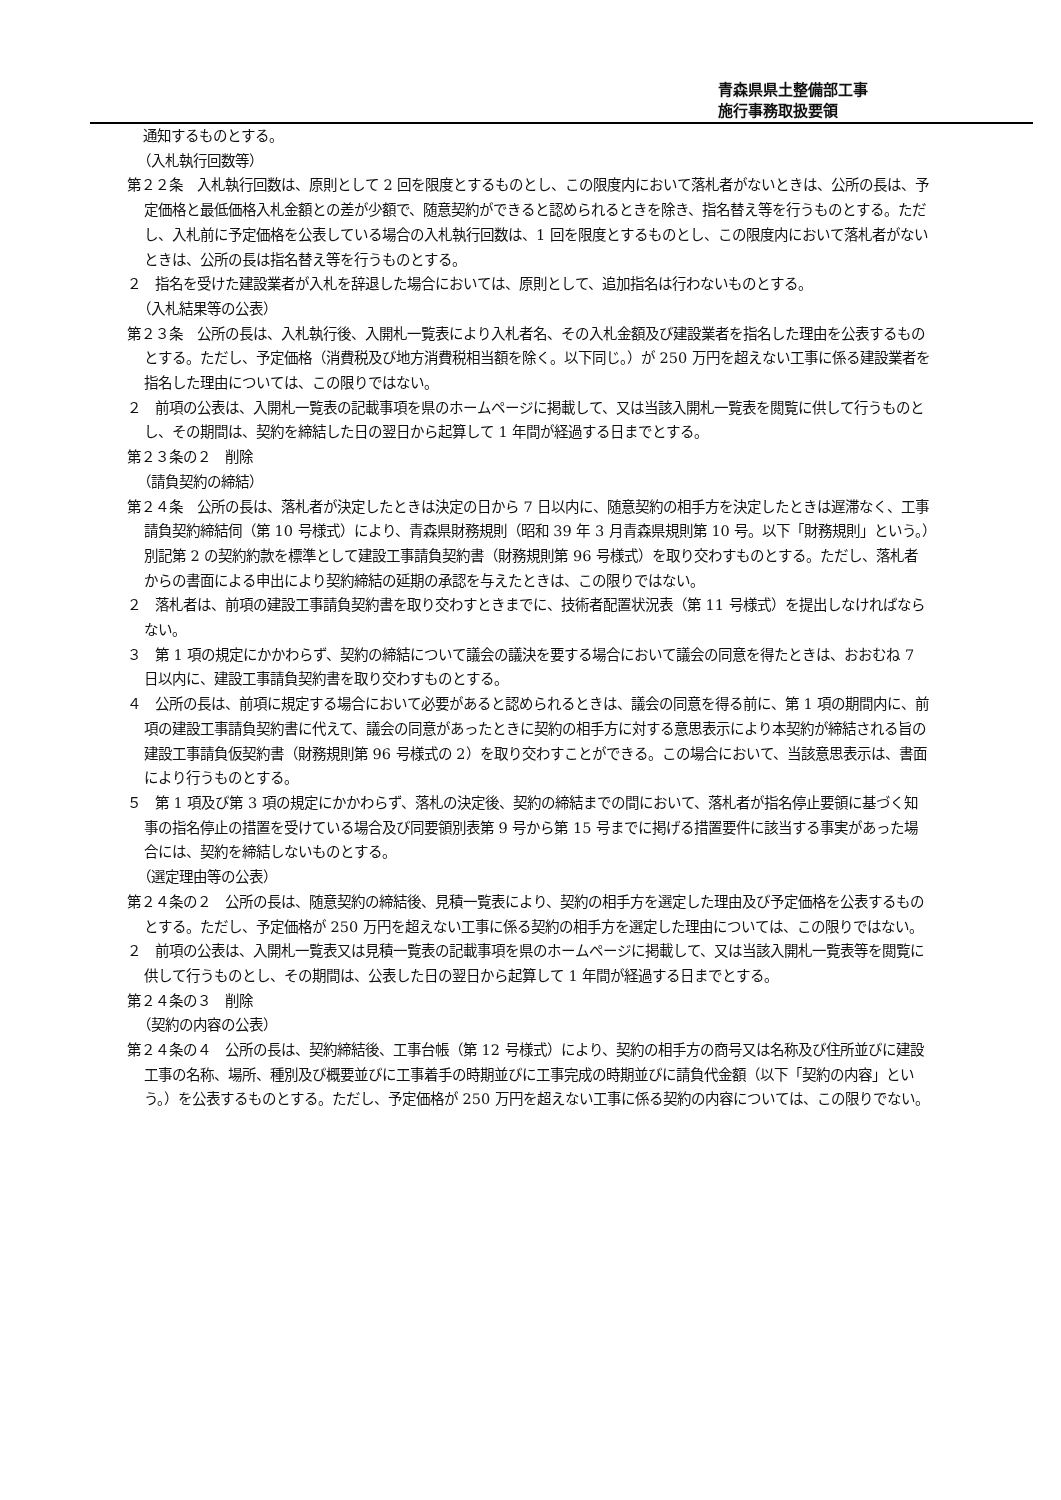青森県県土整備部工事
施行事務取扱要領
通知するものとする。
（入札執行回数等）
第２２条　入札執行回数は、原則として 2 回を限度とするものとし、この限度内において落札者がないときは、公所の長は、予定価格と最低価格入札金額との差が少額で、随意契約ができると認められるときを除き、指名替え等を行うものとする。ただし、入札前に予定価格を公表している場合の入札執行回数は、1 回を限度とするものとし、この限度内において落札者がないときは、公所の長は指名替え等を行うものとする。
２　指名を受けた建設業者が入札を辞退した場合においては、原則として、追加指名は行わないものとする。
（入札結果等の公表）
第２３条　公所の長は、入札執行後、入開札一覧表により入札者名、その入札金額及び建設業者を指名した理由を公表するものとする。ただし、予定価格（消費税及び地方消費税相当額を除く。以下同じ。）が 250 万円を超えない工事に係る建設業者を指名した理由については、この限りではない。
２　前項の公表は、入開札一覧表の記載事項を県のホームページに掲載して、又は当該入開札一覧表を閲覧に供して行うものとし、その期間は、契約を締結した日の翌日から起算して 1 年間が経過する日までとする。
第２３条の２　削除
（請負契約の締結）
第２４条　公所の長は、落札者が決定したときは決定の日から 7 日以内に、随意契約の相手方を決定したときは遅滞なく、工事請負契約締結伺（第 10 号様式）により、青森県財務規則（昭和 39 年 3 月青森県規則第 10 号。以下「財務規則」という。）別記第 2 の契約約款を標準として建設工事請負契約書（財務規則第 96 号様式）を取り交わすものとする。ただし、落札者からの書面による申出により契約締結の延期の承認を与えたときは、この限りではない。
２　落札者は、前項の建設工事請負契約書を取り交わすときまでに、技術者配置状況表（第 11 号様式）を提出しなければならない。
３　第 1 項の規定にかかわらず、契約の締結について議会の議決を要する場合において議会の同意を得たときは、おおむね 7 日以内に、建設工事請負契約書を取り交わすものとする。
４　公所の長は、前項に規定する場合において必要があると認められるときは、議会の同意を得る前に、第 1 項の期間内に、前項の建設工事請負契約書に代えて、議会の同意があったときに契約の相手方に対する意思表示により本契約が締結される旨の建設工事請負仮契約書（財務規則第 96 号様式の 2）を取り交わすことができる。この場合において、当該意思表示は、書面により行うものとする。
５　第 1 項及び第 3 項の規定にかかわらず、落札の決定後、契約の締結までの間において、落札者が指名停止要領に基づく知事の指名停止の措置を受けている場合及び同要領別表第 9 号から第 15 号までに掲げる措置要件に該当する事実があった場合には、契約を締結しないものとする。
（選定理由等の公表）
第２４条の２　公所の長は、随意契約の締結後、見積一覧表により、契約の相手方を選定した理由及び予定価格を公表するものとする。ただし、予定価格が 250 万円を超えない工事に係る契約の相手方を選定した理由については、この限りではない。
２　前項の公表は、入開札一覧表又は見積一覧表の記載事項を県のホームページに掲載して、又は当該入開札一覧表等を閲覧に供して行うものとし、その期間は、公表した日の翌日から起算して 1 年間が経過する日までとする。
第２４条の３　削除
（契約の内容の公表）
第２４条の４　公所の長は、契約締結後、工事台帳（第 12 号様式）により、契約の相手方の商号又は名称及び住所並びに建設工事の名称、場所、種別及び概要並びに工事着手の時期並びに工事完成の時期並びに請負代金額（以下「契約の内容」という。）を公表するものとする。ただし、予定価格が 250 万円を超えない工事に係る契約の内容については、この限りでない。